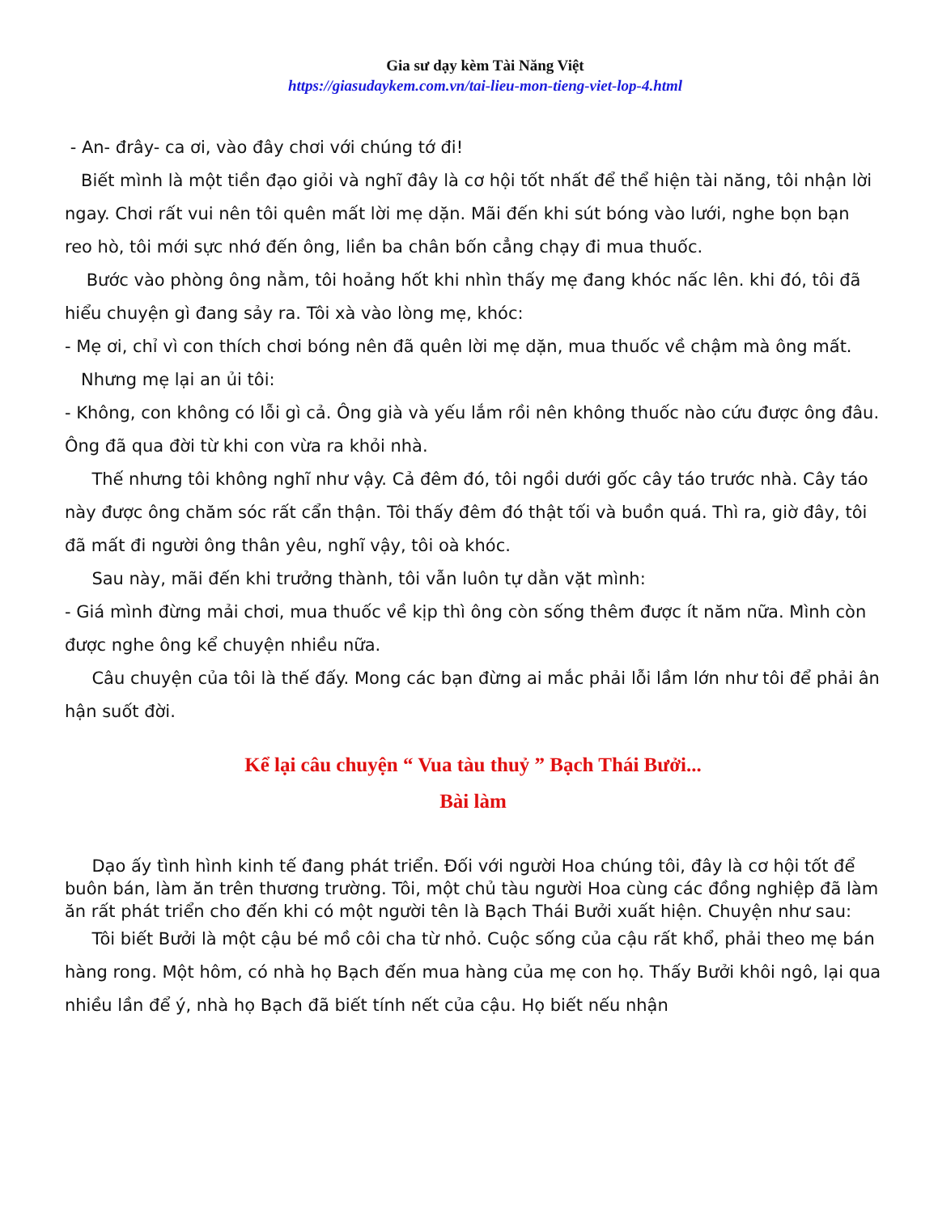Gia sư dạy kèm Tài Năng Việt
https://giasudaykem.com.vn/tai-lieu-mon-tieng-viet-lop-4.html
- An- đrây- ca ơi, vào đây chơi với chúng tớ đi!
Biết mình là một tiền đạo giỏi và nghĩ đây là cơ hội tốt nhất để thể hiện tài năng, tôi nhận lời ngay. Chơi rất vui nên tôi quên mất lời mẹ dặn. Mãi đến khi sút bóng vào lưới, nghe bọn bạn reo hò, tôi mới sực nhớ đến ông, liền ba chân bốn cẳng chạy đi mua thuốc.
Bước vào phòng ông nằm, tôi hoảng hốt khi nhìn thấy mẹ đang khóc nấc lên. khi đó, tôi đã hiểu chuyện gì đang sảy ra. Tôi xà vào lòng mẹ, khóc:
- Mẹ ơi, chỉ vì con thích chơi bóng nên đã quên lời mẹ dặn, mua thuốc về chậm mà ông mất.
Nhưng mẹ lại an ủi tôi:
- Không, con không có lỗi gì cả. Ông già và yếu lắm rồi nên không thuốc nào cứu được ông đâu. Ông đã qua đời từ khi con vừa ra khỏi nhà.
Thế nhưng tôi không nghĩ như vậy. Cả đêm đó, tôi ngồi dưới gốc cây táo trước nhà. Cây táo này được ông chăm sóc rất cẩn thận. Tôi thấy đêm đó thật tối và buồn quá. Thì ra, giờ đây, tôi đã mất đi người ông thân yêu, nghĩ vậy, tôi oà khóc.
Sau này, mãi đến khi trưởng thành, tôi vẫn luôn tự dằn vặt mình:
- Giá mình đừng mải chơi, mua thuốc về kịp thì ông còn sống thêm được ít năm nữa. Mình còn được nghe ông kể chuyện nhiều nữa.
Câu chuyện của tôi là thế đấy. Mong các bạn đừng ai mắc phải lỗi lầm lớn như tôi để phải ân hận suốt đời.
Kể lại câu chuyện “ Vua tàu thuỷ ” Bạch Thái Bưởi...
Bài làm
Dạo ấy tình hình kinh tế đang phát triển. Đối với người Hoa chúng tôi, đây là cơ hội tốt để buôn bán, làm ăn trên thương trường. Tôi, một chủ tàu người Hoa cùng các đồng nghiệp đã làm ăn rất phát triển cho đến khi có một người tên là Bạch Thái Bưởi xuất hiện. Chuyện như sau:
Tôi biết Bưởi là một cậu bé mồ côi cha từ nhỏ. Cuộc sống của cậu rất khổ, phải theo mẹ bán hàng rong. Một hôm, có nhà họ Bạch đến mua hàng của mẹ con họ. Thấy Bưởi khôi ngô, lại qua nhiều lần để ý, nhà họ Bạch đã biết tính nết của cậu. Họ biết nếu nhận